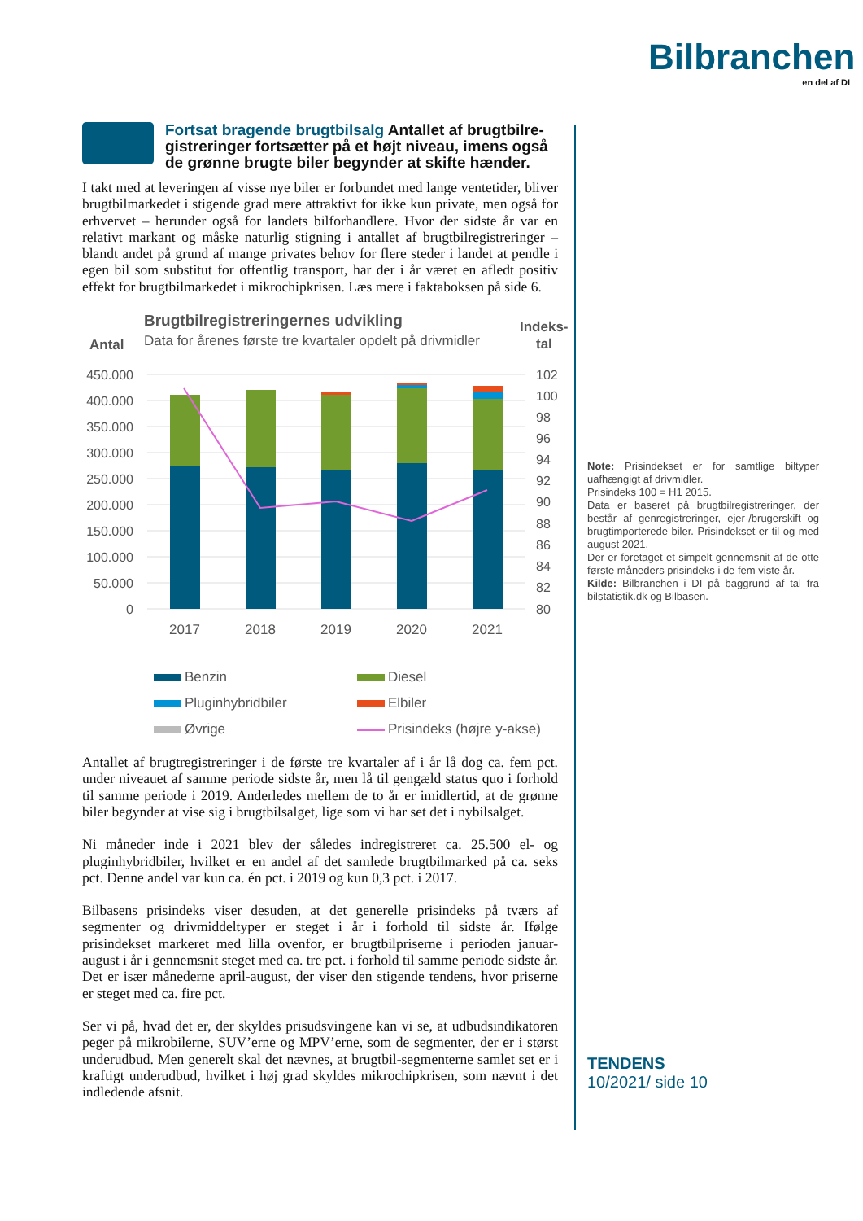Bilbranchen
en del af DI
Fortsat bragende brugtbilsalg Antallet af brugtbilre­gistreringer fortsætter på et højt niveau, imens også de grønne brugte biler begynder at skifte hænder.
I takt med at leveringen af visse nye biler er forbundet med lange vente­tider, bliver brugtbilmarkedet i stigende grad mere attraktivt for ikke kun private, men også for erhvervet – herunder også for landets bilforhandlere. Hvor der sidste år var en relativt markant og måske naturlig stigning i antallet af brugtbilregistreringer – blandt andet på grund af mange privates behov for flere steder i landet at pendle i egen bil som substitut for offentlig transport, har der i år været en afledt positiv effekt for brugtbil­markedet i mikrochipkrisen. Læs mere i faktaboksen på side 6.
Brugtbilregistreringernes udvikling
Data for årenes første tre kvartaler opdelt på drivmidler
Antal
Indeks-
tal
450.000
400.000
350.000
300.000
250.000
200.000
150.000
100.000
50.000
0
102
100
98
96
94
92
90
88
86
84
82
80
2017
2018
2019
2020
2021
Benzin
Diesel
Pluginhybridbiler
Elbiler
Øvrige
Prisindeks (højre y-akse)
Antallet af brugtregistreringer i de første tre kvartaler af i år lå dog ca. fem pct. under niveauet af samme periode sidste år, men lå til gengæld status quo i forhold til samme periode i 2019. Anderledes mellem de to år er imidlertid, at de grønne biler begynder at vise sig i brugtbilsalget, lige som vi har set det i nybilsalget.
Ni måneder inde i 2021 blev der således indregistreret ca. 25.500 el- og pluginhybridbiler, hvilket er en andel af det samlede brugtbilmarked på ca. seks pct. Denne andel var kun ca. én pct. i 2019 og kun 0,3 pct. i 2017.
Bilbasens prisindeks viser desuden, at det generelle prisindeks på tværs af segmenter og drivmiddeltyper er steget i år i forhold til sidste år. Ifølge prisindekset markeret med lilla ovenfor, er brugtbilpriserne i perioden januar-august i år i gennemsnit steget med ca. tre pct. i forhold til samme periode sidste år. Det er især månederne april-august, der viser den stigende tendens, hvor priserne er steget med ca. fire pct.
Ser vi på, hvad det er, der skyldes prisudsvingene kan vi se, at udbuds­indikatoren peger på mikrobilerne, SUV’erne og MPV’erne, som de segmenter, der er i størst underudbud. Men generelt skal det nævnes, at brugtbil-segmenterne samlet set er i kraftigt underudbud, hvilket i høj grad skyldes mikrochipkrisen, som nævnt i det indledende afsnit.
Note: Prisindekset er for samtlige biltyper uafhængigt af drivmidler.
Prisindeks 100 = H1 2015.
Data er baseret på brugtbilregistreringer, der består af genregistreringer, ejer-/brugerskift og brugtimporterede biler. Prisindekset er til og med august 2021.
Der er foretaget et simpelt gennemsnit af de otte første måneders prisindeks i de fem vi­ste år.
Kilde: Bilbranchen i DI på baggrund af tal fra bilstatistik.dk og Bilbasen.
TENDENS
10/2021/ side 10